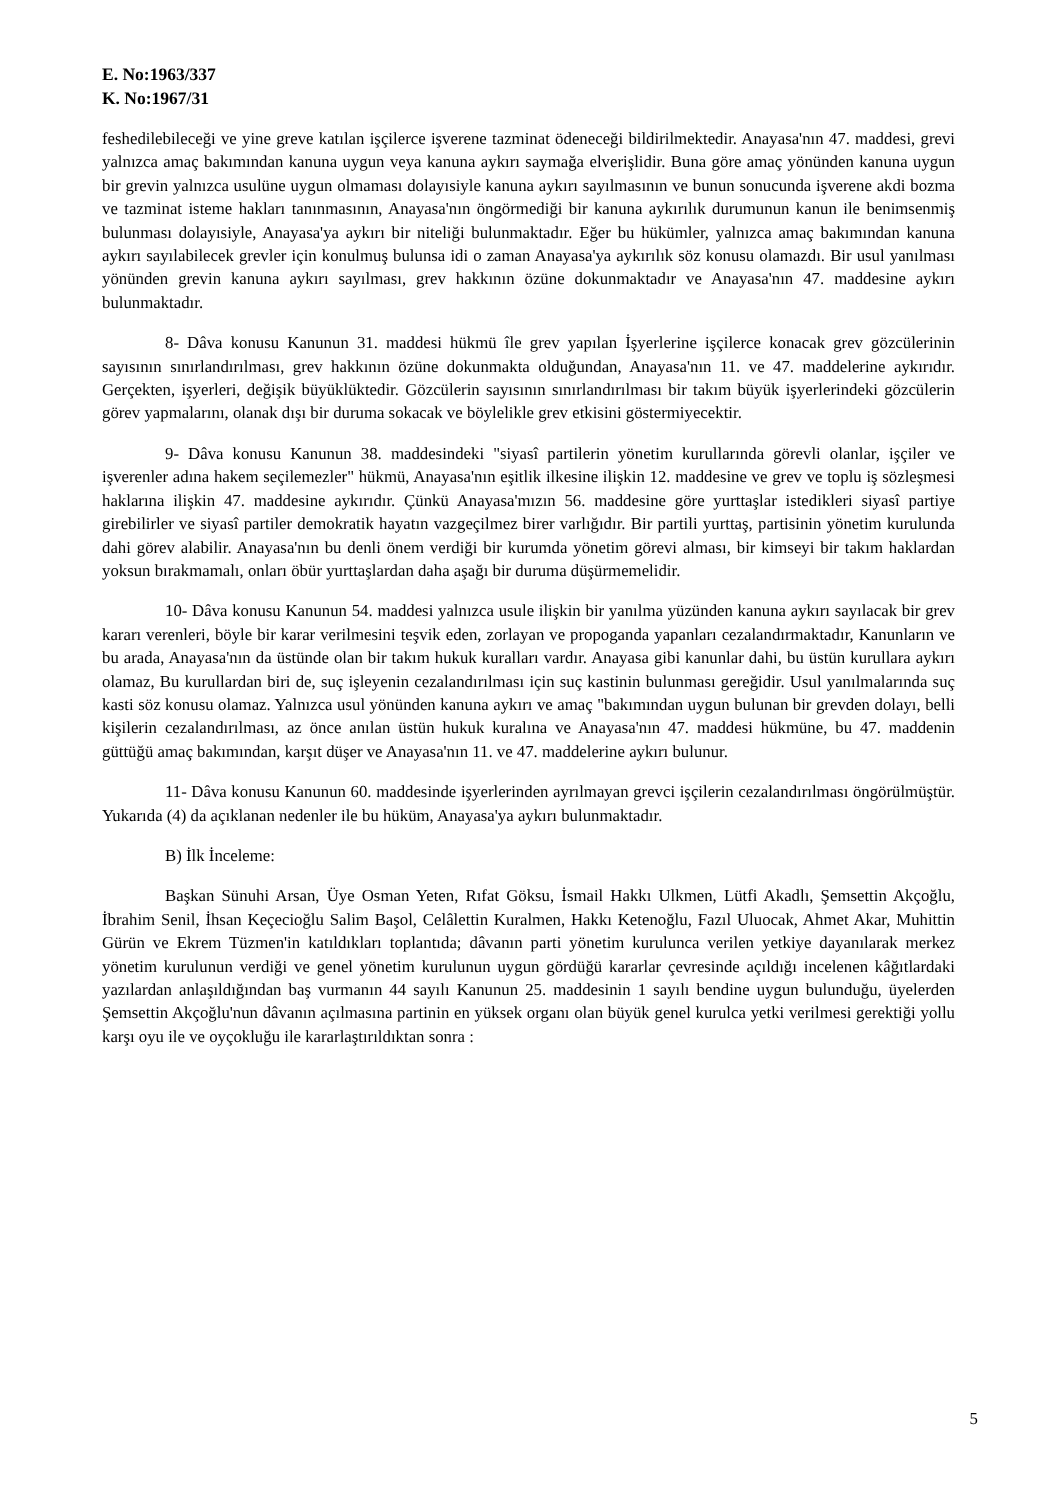E. No:1963/337
K. No:1967/31
feshedilebileceği ve yine greve katılan işçilerce işverene tazminat ödeneceği bildirilmektedir. Anayasa'nın 47. maddesi, grevi yalnızca amaç bakımından kanuna uygun veya kanuna aykırı saymağa elverişlidir. Buna göre amaç yönünden kanuna uygun bir grevin yalnızca usulüne uygun olmaması dolayısiyle kanuna aykırı sayılmasının ve bunun sonucunda işverene akdi bozma ve tazminat isteme hakları tanınmasının, Anayasa'nın öngörmediği bir kanuna aykırılık durumunun kanun ile benimsenmiş bulunması dolayısiyle, Anayasa'ya aykırı bir niteliği bulunmaktadır. Eğer bu hükümler, yalnızca amaç bakımından kanuna aykırı sayılabilecek grevler için konulmuş bulunsa idi o zaman Anayasa'ya aykırılık söz konusu olamazdı. Bir usul yanılması yönünden grevin kanuna aykırı sayılması, grev hakkının özüne dokunmaktadır ve Anayasa'nın 47. maddesine aykırı bulunmaktadır.
8- Dâva konusu Kanunun 31. maddesi hükmü île grev yapılan İşyerlerine işçilerce konacak grev gözcülerinin sayısının sınırlandırılması, grev hakkının özüne dokunmakta olduğundan, Anayasa'nın 11. ve 47. maddelerine aykırıdır. Gerçekten, işyerleri, değişik büyüklüktedir. Gözcülerin sayısının sınırlandırılması bir takım büyük işyerlerindeki gözcülerin görev yapmalarını, olanak dışı bir duruma sokacak ve böylelikle grev etkisini göstermiyecektir.
9- Dâva konusu Kanunun 38. maddesindeki "siyasî partilerin yönetim kurullarında görevli olanlar, işçiler ve işverenler adına hakem seçilemezler" hükmü, Anayasa'nın eşitlik ilkesine ilişkin 12. maddesine ve grev ve toplu iş sözleşmesi haklarına ilişkin 47. maddesine aykırıdır. Çünkü Anayasa'mızın 56. maddesine göre yurttaşlar istedikleri siyasî partiye girebilirler ve siyasî partiler demokratik hayatın vazgeçilmez birer varlığıdır. Bir partili yurttaş, partisinin yönetim kurulunda dahi görev alabilir. Anayasa'nın bu denli önem verdiği bir kurumda yönetim görevi alması, bir kimseyi bir takım haklardan yoksun bırakmamalı, onları öbür yurttaşlardan daha aşağı bir duruma düşürmemelidir.
10- Dâva konusu Kanunun 54. maddesi yalnızca usule ilişkin bir yanılma yüzünden kanuna aykırı sayılacak bir grev kararı verenleri, böyle bir karar verilmesini teşvik eden, zorlayan ve propoganda yapanları cezalandırmaktadır, Kanunların ve bu arada, Anayasa'nın da üstünde olan bir takım hukuk kuralları vardır. Anayasa gibi kanunlar dahi, bu üstün kurullara aykırı olamaz, Bu kurullardan biri de, suç işleyenin cezalandırılması için suç kastinin bulunması gereğidir. Usul yanılmalarında suç kasti söz konusu olamaz. Yalnızca usul yönünden kanuna aykırı ve amaç "bakımından uygun bulunan bir grevden dolayı, belli kişilerin cezalandırılması, az önce anılan üstün hukuk kuralına ve Anayasa'nın 47. maddesi hükmüne, bu 47. maddenin güttüğü amaç bakımından, karşıt düşer ve Anayasa'nın 11. ve 47. maddelerine aykırı bulunur.
11- Dâva konusu Kanunun 60. maddesinde işyerlerinden ayrılmayan grevci işçilerin cezalandırılması öngörülmüştür. Yukarıda (4) da açıklanan nedenler ile bu hüküm, Anayasa'ya aykırı bulunmaktadır.
B) İlk İnceleme:
Başkan Sünuhi Arsan, Üye Osman Yeten, Rıfat Göksu, İsmail Hakkı Ulkmen, Lütfi Akadlı, Şemsettin Akçoğlu, İbrahim Senil, İhsan Keçecioğlu Salim Başol, Celâlettin Kuralmen, Hakkı Ketenoğlu, Fazıl Uluocak, Ahmet Akar, Muhittin Gürün ve Ekrem Tüzmen'in katıldıkları toplantıda; dâvanın parti yönetim kurulunca verilen yetkiye dayanılarak merkez yönetim kurulunun verdiği ve genel yönetim kurulunun uygun gördüğü kararlar çevresinde açıldığı incelenen kâğıtlardaki yazılardan anlaşıldığından baş vurmanın 44 sayılı Kanunun 25. maddesinin 1 sayılı bendine uygun bulunduğu, üyelerden Şemsettin Akçoğlu'nun dâvanın açılmasına partinin en yüksek organı olan büyük genel kurulca yetki verilmesi gerektiği yollu karşı oyu ile ve oyçokluğu ile kararlaştırıldıktan sonra :
5